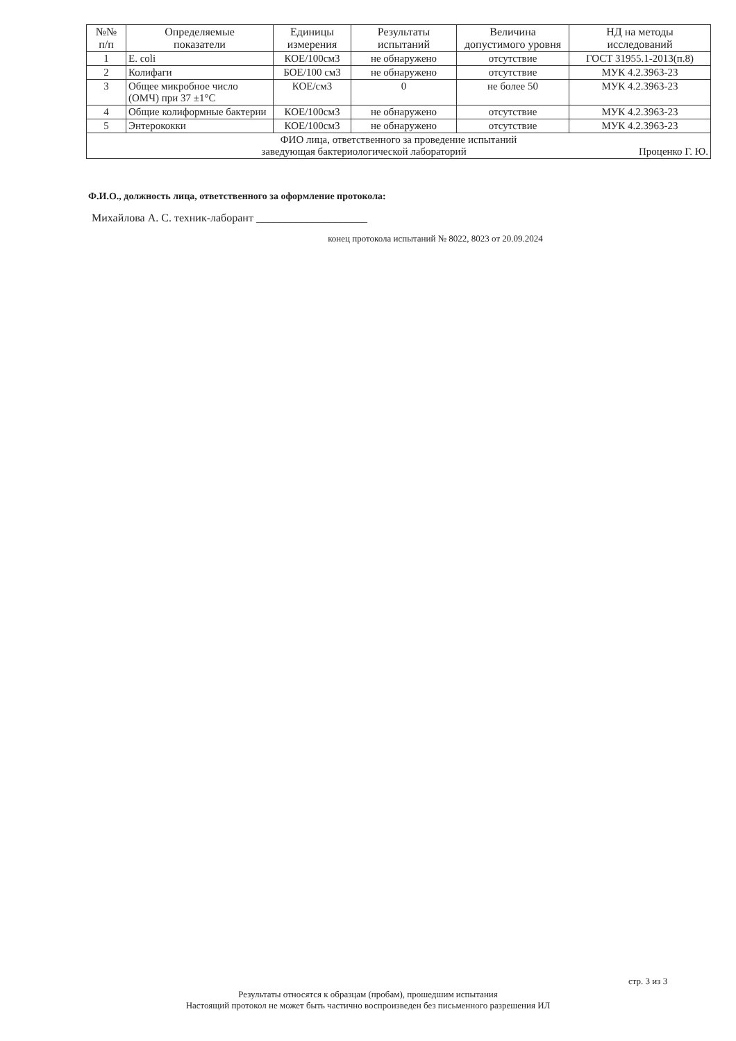| №№ п/п | Определяемые показатели | Единицы измерения | Результаты испытаний | Величина допустимого уровня | НД на методы исследований |
| --- | --- | --- | --- | --- | --- |
| 1 | E. coli | КОЕ/100см3 | не обнаружено | отсутствие | ГОСТ 31955.1-2013(п.8) |
| 2 | Колифаги | БОЕ/100 см3 | не обнаружено | отсутствие | МУК 4.2.3963-23 |
| 3 | Общее микробное число (ОМЧ) при 37 ±1°С | КОЕ/см3 | 0 | не более 50 | МУК 4.2.3963-23 |
| 4 | Общие колиформные бактерии | КОЕ/100см3 | не обнаружено | отсутствие | МУК 4.2.3963-23 |
| 5 | Энтерококки | КОЕ/100см3 | не обнаружено | отсутствие | МУК 4.2.3963-23 |
| ФИО лица, ответственного за проведение испытаний заведующая бактериологической лабораторий Проценко Г. Ю. | | | | | |
Ф.И.О., должность лица, ответственного за оформление протокола:
Михайлова А. С. техник-лаборант ____________________
конец протокола испытаний № 8022, 8023 от 20.09.2024
стр. 3 из 3
Результаты относятся к образцам (пробам), прошедшим испытания
Настоящий протокол не может быть частично воспроизведен без письменного разрешения ИЛ